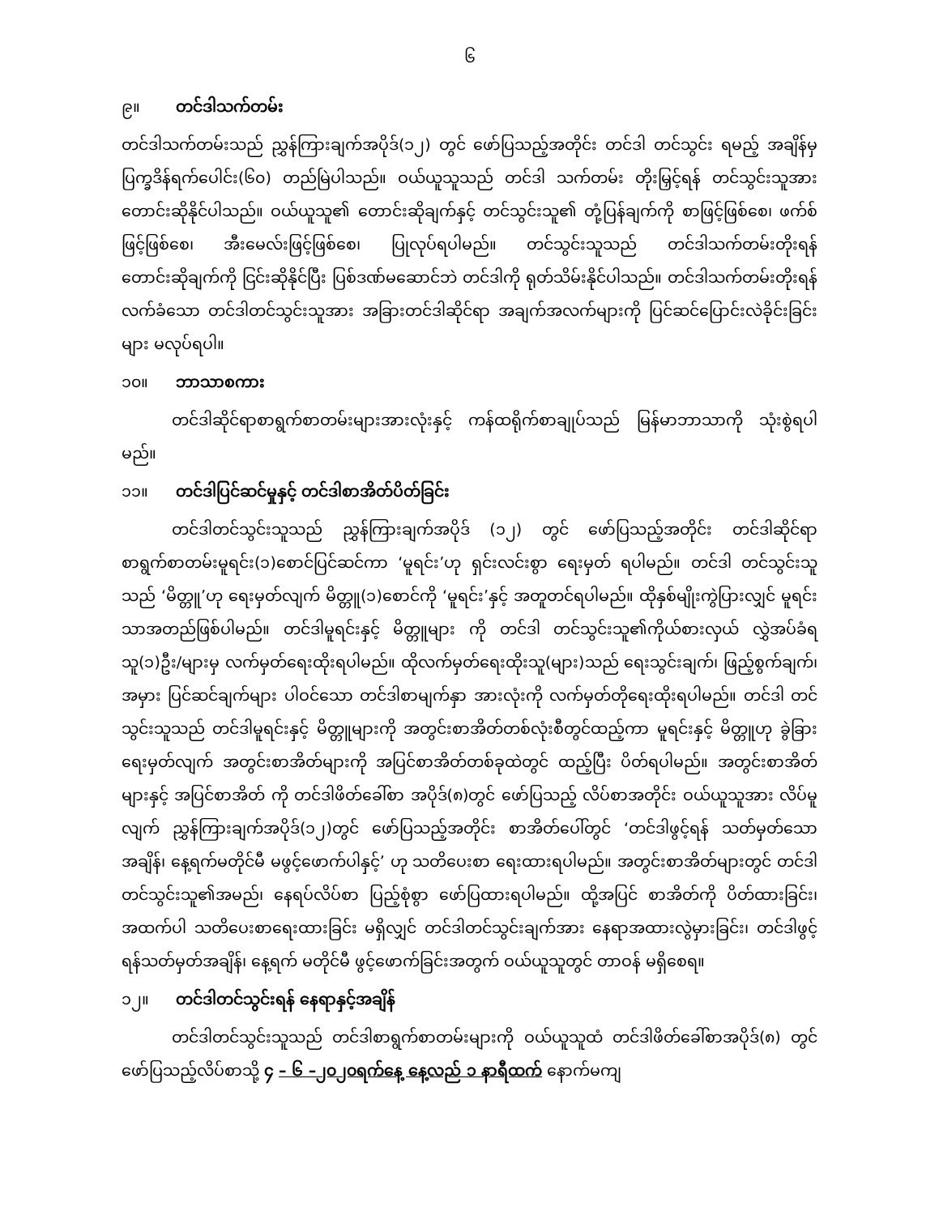၆
၉။ တင်ဒါသက်တမ်း
တင်ဒါသက်တမ်းသည် ညွှန်ကြားချက်အပိုဒ်(၁၂) တွင် ဖော်ပြသည့်အတိုင်း တင်ဒါ တင်သွင်း ရမည့် အချိန်မှ ပြက္ခဒိန်ရက်ပေါင်း(၆၀) တည်မြဲပါသည်။ ဝယ်ယူသူသည် တင်ဒါ သက်တမ်း တိုးမြှင့်ရန် တင်သွင်းသူအား တောင်းဆိုနိုင်ပါသည်။ ဝယ်ယူသူ၏ တောင်းဆိုချက်နှင့် တင်သွင်းသူ၏ တုံ့ပြန်ချက်ကို စာဖြင့်ဖြစ်စေ၊ ဖက်စ်ဖြင့်ဖြစ်စေ၊ အီးမေလ်းဖြင့်ဖြစ်စေ၊ ပြုလုပ်ရပါမည်။ တင်သွင်းသူသည် တင်ဒါသက်တမ်းတိုးရန် တောင်းဆိုချက်ကို ငြင်းဆိုနိုင်ပြီး ပြစ်ဒဏ်မဆောင်ဘဲ တင်ဒါကို ရုတ်သိမ်းနိုင်ပါသည်။ တင်ဒါသက်တမ်းတိုးရန်လက်ခံသော တင်ဒါတင်သွင်းသူအား အခြားတင်ဒါဆိုင်ရာ အချက်အလက်များကို ပြင်ဆင်ပြောင်းလဲခိုင်းခြင်းများ မလုပ်ရပါ။
၁၀။ ဘာသာစကား
တင်ဒါဆိုင်ရာစာရွက်စာတမ်းများအားလုံးနှင့် ကန်ထရိုက်စာချုပ်သည် မြန်မာဘာသာကို သုံးစွဲရပါ မည်။
၁၁။ တင်ဒါပြင်ဆင်မှုနှင့် တင်ဒါစာအိတ်ပိတ်ခြင်း
တင်ဒါတင်သွင်းသူသည် ညွှန်ကြားချက်အပိုဒ် (၁၂) တွင် ဖော်ပြသည့်အတိုင်း တင်ဒါဆိုင်ရာ စာရွက်စာတမ်းမူရင်း(၁)စောင်ပြင်ဆင်ကာ ‘မူရင်း’ဟု ရှင်းလင်းစွာ ရေးမှတ် ရပါမည်။ တင်ဒါ တင်သွင်းသူသည် ‘မိတ္တူ’ဟု ရေးမှတ်လျက် မိတ္တူ(၁)စောင်ကို ‘မူရင်း’နှင့် အတူတင်ရပါမည်။ ထိုနှစ်မျိုးကွဲပြားလျှင် မူရင်းသာအတည်ဖြစ်ပါမည်။ တင်ဒါမူရင်းနှင့် မိတ္တူများ ကို တင်ဒါ တင်သွင်းသူ၏ကိုယ်စားလှယ် လွှဲအပ်ခံရသူ(၁)ဦး/များမှ လက်မှတ်ရေးထိုးရပါမည်။ ထိုလက်မှတ်ရေးထိုးသူ(များ)သည် ရေးသွင်းချက်၊ ဖြည့်စွက်ချက်၊ အမှား ပြင်ဆင်ချက်များ ပါဝင်သော တင်ဒါစာမျက်နှာ အားလုံးကို လက်မှတ်တိုရေးထိုးရပါမည်။ တင်ဒါ တင်သွင်းသူသည် တင်ဒါမူရင်းနှင့် မိတ္တူများကို အတွင်းစာအိတ်တစ်လုံးစီတွင်ထည့်ကာ မူရင်းနှင့် မိတ္တူဟု ခွဲခြားရေးမှတ်လျက် အတွင်းစာအိတ်များကို အပြင်စာအိတ်တစ်ခုထဲတွင် ထည့်ပြီး ပိတ်ရပါမည်။ အတွင်းစာအိတ်များနှင့် အပြင်စာအိတ် ကို တင်ဒါဖိတ်ခေါ်စာ အပိုဒ်(၈)တွင် ဖော်ပြသည့် လိပ်စာအတိုင်း ဝယ်ယူသူအား လိပ်မူလျက် ညွှန်ကြားချက်အပိုဒ်(၁၂)တွင် ဖော်ပြသည့်အတိုင်း စာအိတ်ပေါ်တွင် ‘တင်ဒါဖွင့်ရန် သတ်မှတ်သော အချိန်၊ နေ့ရက်မတိုင်မီ မဖွင့်ဖောက်ပါနှင့်’ ဟု သတိပေးစာ ရေးထားရပါမည်။ အတွင်းစာအိတ်များတွင် တင်ဒါတင်သွင်းသူ၏အမည်၊ နေရပ်လိပ်စာ ပြည့်စုံစွာ ဖော်ပြထားရပါမည်။ ထို့အပြင် စာအိတ်ကို ပိတ်ထားခြင်း၊ အထက်ပါ သတိပေးစာရေးထားခြင်း မရှိလျှင် တင်ဒါတင်သွင်းချက်အား နေရာအထားလွဲမှားခြင်း၊ တင်ဒါဖွင့်ရန်သတ်မှတ်အချိန်၊ နေ့ရက် မတိုင်မီ ဖွင့်ဖောက်ခြင်းအတွက် ဝယ်ယူသူတွင် တာဝန် မရှိစေရ။
၁၂။ တင်ဒါတင်သွင်းရန် နေရာနှင့်အချိန်
တင်ဒါတင်သွင်းသူသည် တင်ဒါစာရွက်စာတမ်းများကို ဝယ်ယူသူထံ တင်ဒါဖိတ်ခေါ်စာအပိုဒ်(၈) တွင် ဖော်ပြသည့်လိပ်စာသို့ ၄ – ၆ –၂၀၂၀ရက်နေ့ နေ့လည် ၁ နာရီထက် နောက်မကျ